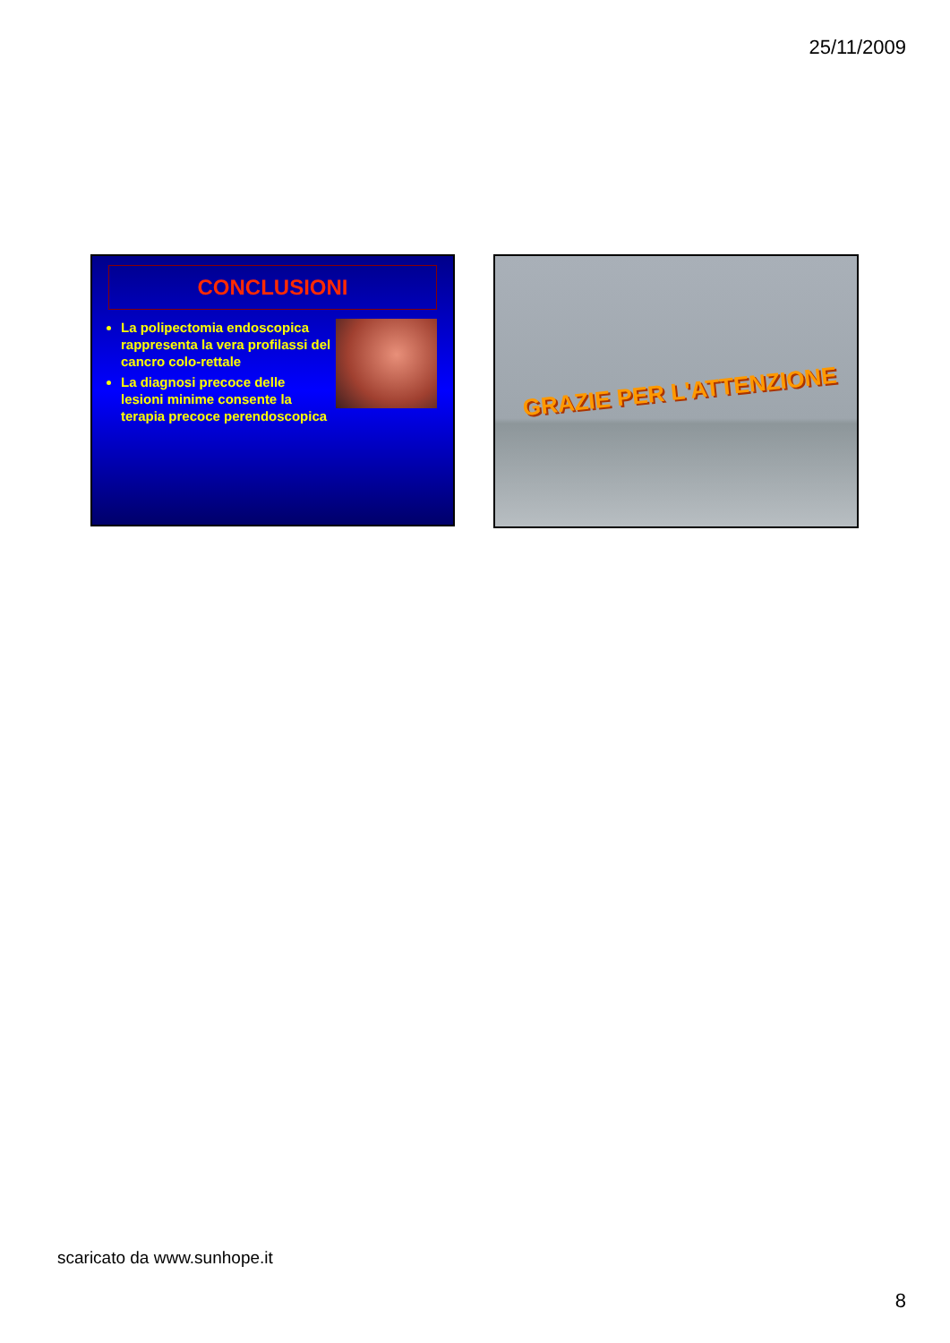25/11/2009
CONCLUSIONI
La polipectomia endoscopica rappresenta la vera profilassi del cancro colo-rettale
La diagnosi precoce delle lesioni minime consente la terapia precoce perendoscopica
GRAZIE PER L'ATTENZIONE
scaricato da www.sunhope.it
8